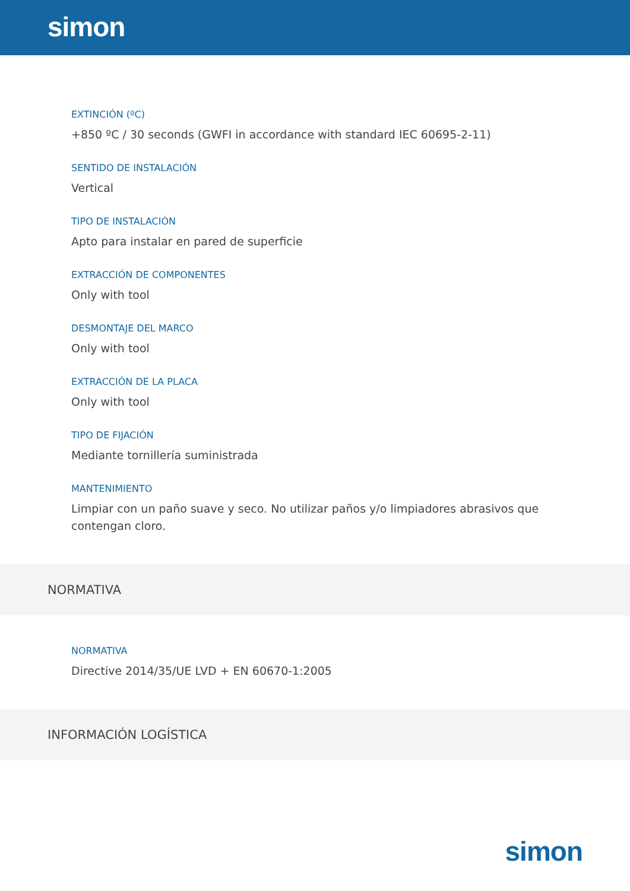simon
EXTINCIÓN (ºC)
+850 ºC / 30 seconds (GWFI in accordance with standard IEC 60695-2-11)
SENTIDO DE INSTALACIÓN
Vertical
TIPO DE INSTALACIÓN
Apto para instalar en pared de superficie
EXTRACCIÓN DE COMPONENTES
Only with tool
DESMONTAJE DEL MARCO
Only with tool
EXTRACCIÓN DE LA PLACA
Only with tool
TIPO DE FIJACIÓN
Mediante tornillería suministrada
MANTENIMIENTO
Limpiar con un paño suave y seco. No utilizar paños y/o limpiadores abrasivos que contengan cloro.
NORMATIVA
NORMATIVA
Directive 2014/35/UE LVD + EN 60670-1:2005
INFORMACIÓN LOGÍSTICA
simon